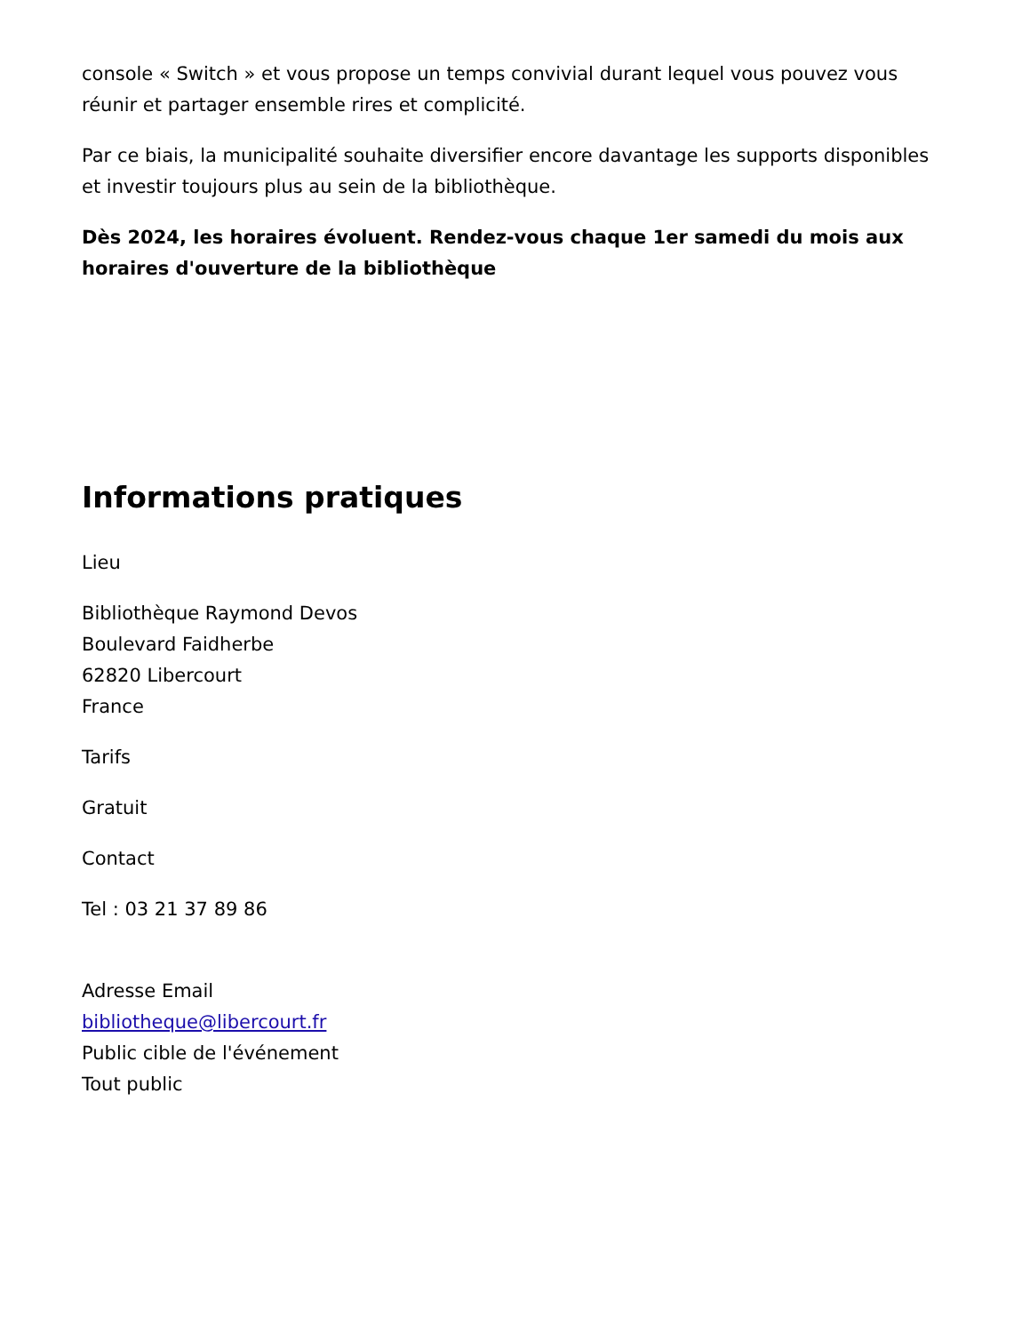console « Switch » et vous propose un temps convivial durant lequel vous pouvez vous réunir et partager ensemble rires et complicité.
Par ce biais, la municipalité souhaite diversifier encore davantage les supports disponibles et investir toujours plus au sein de la bibliothèque.
Dès 2024, les horaires évoluent. Rendez-vous chaque 1er samedi du mois aux horaires d'ouverture de la bibliothèque
Informations pratiques
Lieu
Bibliothèque Raymond Devos
Boulevard Faidherbe
62820 Libercourt
France
Tarifs
Gratuit
Contact
Tel : 03 21 37 89 86
Adresse Email
bibliotheque@libercourt.fr
Public cible de l'événement
Tout public